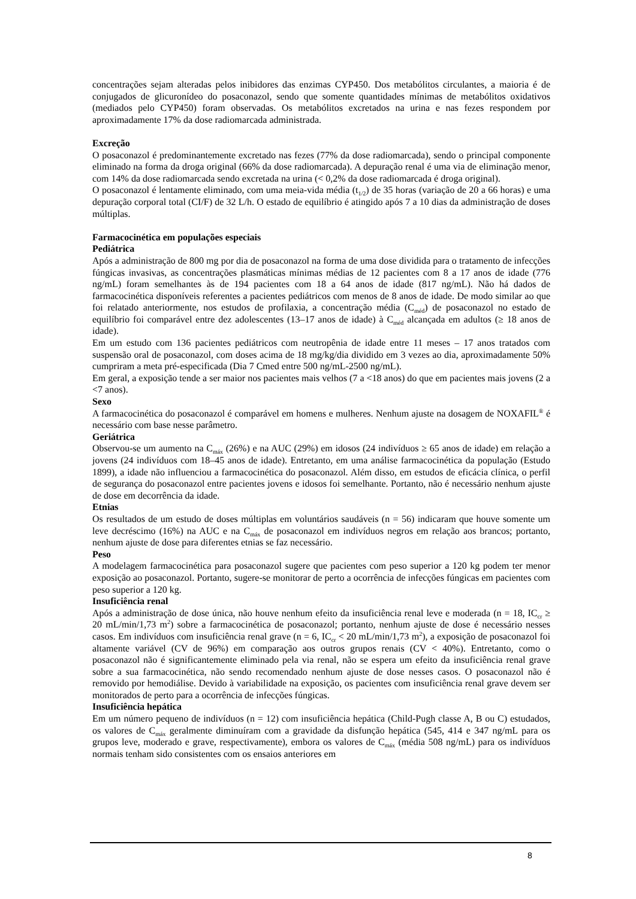concentrações sejam alteradas pelos inibidores das enzimas CYP450. Dos metabólitos circulantes, a maioria é de conjugados de glicuronídeo do posaconazol, sendo que somente quantidades mínimas de metabólitos oxidativos (mediados pelo CYP450) foram observadas. Os metabólitos excretados na urina e nas fezes respondem por aproximadamente 17% da dose radiomarcada administrada.
Excreção
O posaconazol é predominantemente excretado nas fezes (77% da dose radiomarcada), sendo o principal componente eliminado na forma da droga original (66% da dose radiomarcada). A depuração renal é uma via de eliminação menor, com 14% da dose radiomarcada sendo excretada na urina (< 0,2% da dose radiomarcada é droga original).
O posaconazol é lentamente eliminado, com uma meia-vida média (t<sub>1/2</sub>) de 35 horas (variação de 20 a 66 horas) e uma depuração corporal total (CI/F) de 32 L/h. O estado de equilíbrio é atingido após 7 a 10 dias da administração de doses múltiplas.
Farmacocinética em populações especiais
Pediátrica
Após a administração de 800 mg por dia de posaconazol na forma de uma dose dividida para o tratamento de infecções fúngicas invasivas, as concentrações plasmáticas mínimas médias de 12 pacientes com 8 a 17 anos de idade (776 ng/mL) foram semelhantes às de 194 pacientes com 18 a 64 anos de idade (817 ng/mL). Não há dados de farmacocinética disponíveis referentes a pacientes pediátricos com menos de 8 anos de idade. De modo similar ao que foi relatado anteriormente, nos estudos de profilaxia, a concentração média (C<sub>méd</sub>) de posaconazol no estado de equilíbrio foi comparável entre dez adolescentes (13–17 anos de idade) à C<sub>méd</sub> alcançada em adultos (≥ 18 anos de idade).
Em um estudo com 136 pacientes pediátricos com neutropênia de idade entre 11 meses – 17 anos tratados com suspensão oral de posaconazol, com doses acima de 18 mg/kg/dia dividido em 3 vezes ao dia, aproximadamente 50% cumpriram a meta pré-especificada (Dia 7 Cmed entre 500 ng/mL-2500 ng/mL).
Em geral, a exposição tende a ser maior nos pacientes mais velhos (7 a <18 anos) do que em pacientes mais jovens (2 a <7 anos).
Sexo
A farmacocinética do posaconazol é comparável em homens e mulheres. Nenhum ajuste na dosagem de NOXAFIL<sup>®</sup> é necessário com base nesse parâmetro.
Geriátrica
Observou-se um aumento na C<sub>máx</sub> (26%) e na AUC (29%) em idosos (24 indivíduos ≥ 65 anos de idade) em relação a jovens (24 indivíduos com 18–45 anos de idade). Entretanto, em uma análise farmacocinética da população (Estudo 1899), a idade não influenciou a farmacocinética do posaconazol. Além disso, em estudos de eficácia clínica, o perfil de segurança do posaconazol entre pacientes jovens e idosos foi semelhante. Portanto, não é necessário nenhum ajuste de dose em decorrência da idade.
Etnias
Os resultados de um estudo de doses múltiplas em voluntários saudáveis (n = 56) indicaram que houve somente um leve decréscimo (16%) na AUC e na C<sub>máx</sub> de posaconazol em indivíduos negros em relação aos brancos; portanto, nenhum ajuste de dose para diferentes etnias se faz necessário.
Peso
A modelagem farmacocinética para posaconazol sugere que pacientes com peso superior a 120 kg podem ter menor exposição ao posaconazol. Portanto, sugere-se monitorar de perto a ocorrência de infecções fúngicas em pacientes com peso superior a 120 kg.
Insuficiência renal
Após a administração de dose única, não houve nenhum efeito da insuficiência renal leve e moderada (n = 18, IC<sub>cr</sub> ≥ 20 mL/min/1,73 m<sup>2</sup>) sobre a farmacocinética de posaconazol; portanto, nenhum ajuste de dose é necessário nesses casos. Em indivíduos com insuficiência renal grave (n = 6, IC<sub>cr</sub> < 20 mL/min/1,73 m<sup>2</sup>), a exposição de posaconazol foi altamente variável (CV de 96%) em comparação aos outros grupos renais (CV < 40%). Entretanto, como o posaconazol não é significantemente eliminado pela via renal, não se espera um efeito da insuficiência renal grave sobre a sua farmacocinética, não sendo recomendado nenhum ajuste de dose nesses casos. O posaconazol não é removido por hemodiálise. Devido à variabilidade na exposição, os pacientes com insuficiência renal grave devem ser monitorados de perto para a ocorrência de infecções fúngicas.
Insuficiência hepática
Em um número pequeno de indivíduos (n = 12) com insuficiência hepática (Child-Pugh classe A, B ou C) estudados, os valores de C<sub>máx</sub> geralmente diminuíram com a gravidade da disfunção hepática (545, 414 e 347 ng/mL para os grupos leve, moderado e grave, respectivamente), embora os valores de C<sub>máx</sub> (média 508 ng/mL) para os indivíduos normais tenham sido consistentes com os ensaios anteriores em
8